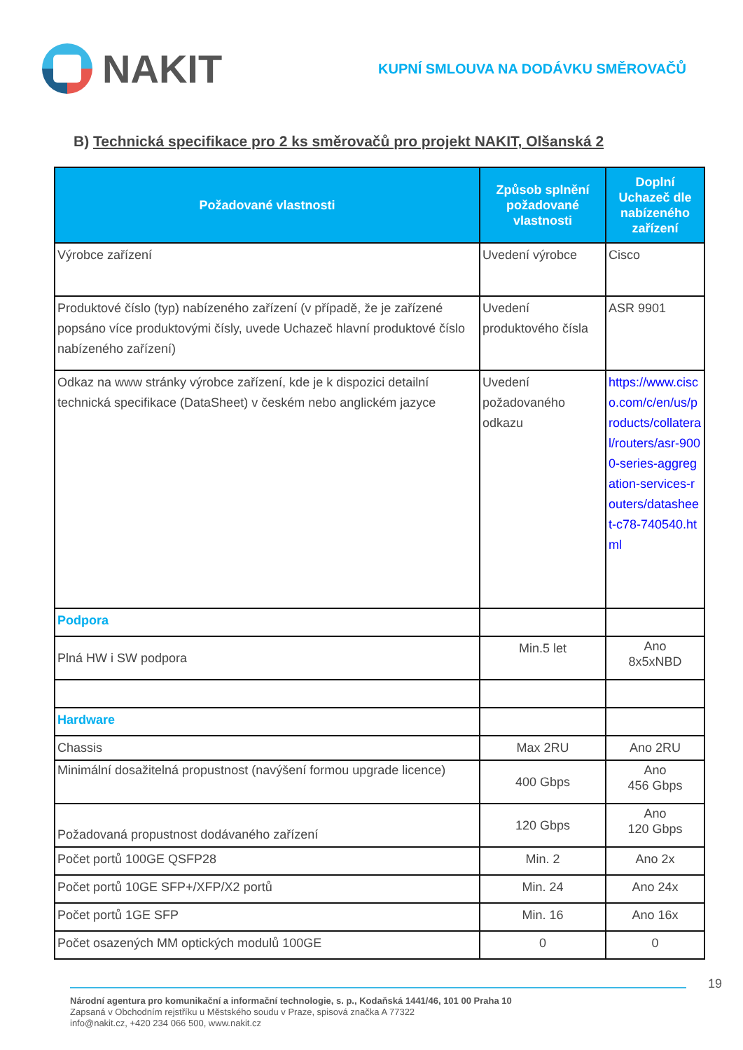NAKIT
KUPNÍ SMLOUVA NA DODÁVKU SMĚROVAČŮ
B) Technická specifikace pro 2 ks směrovačů pro projekt NAKIT, Olšanská 2
| Požadované vlastnosti | Způsob splnění požadované vlastnosti | Doplní Uchazeč dle nabízeného zařízení |
| --- | --- | --- |
| Výrobce zařízení | Uvedení výrobce | Cisco |
| Produktové číslo (typ) nabízeného zařízení (v případě, že je zařízené popsáno více produktovými čísly, uvede Uchazeč hlavní produktové číslo nabízeného zařízení) | Uvedení produktového čísla | ASR 9901 |
| Odkaz na www stránky výrobce zařízení, kde je k dispozici detailní technická specifikace (DataSheet) v českém nebo anglickém jazyce | Uvedení požadovaného odkazu | https://www.cisco.com/c/en/us/products/collateral/routers/asr-9000-series-aggregation-services-routers/datasheet-c78-740540.html |
| Podpora | | |
| Plná HW i SW podpora | Min.5 let | Ano 8x5xNBD |
| Hardware | | |
| Chassis | Max 2RU | Ano 2RU |
| Minimální dosažitelná propustnost (navýšení formou upgrade licence) | 400 Gbps | Ano 456 Gbps |
| Požadovaná propustnost dodávaného zařízení | 120 Gbps | Ano 120 Gbps |
| Počet portů 100GE QSFP28 | Min. 2 | Ano 2x |
| Počet portů 10GE SFP+/XFP/X2 portů | Min. 24 | Ano 24x |
| Počet portů 1GE SFP | Min. 16 | Ano 16x |
| Počet osazených MM optických modulů 100GE | 0 | 0 |
19
Národní agentura pro komunikační a informační technologie, s. p., Kodaňská 1441/46, 101 00 Praha 10
Zapsaná v Obchodním rejstříku u Městského soudu v Praze, spisová značka A 77322
info@nakit.cz, +420 234 066 500, www.nakit.cz